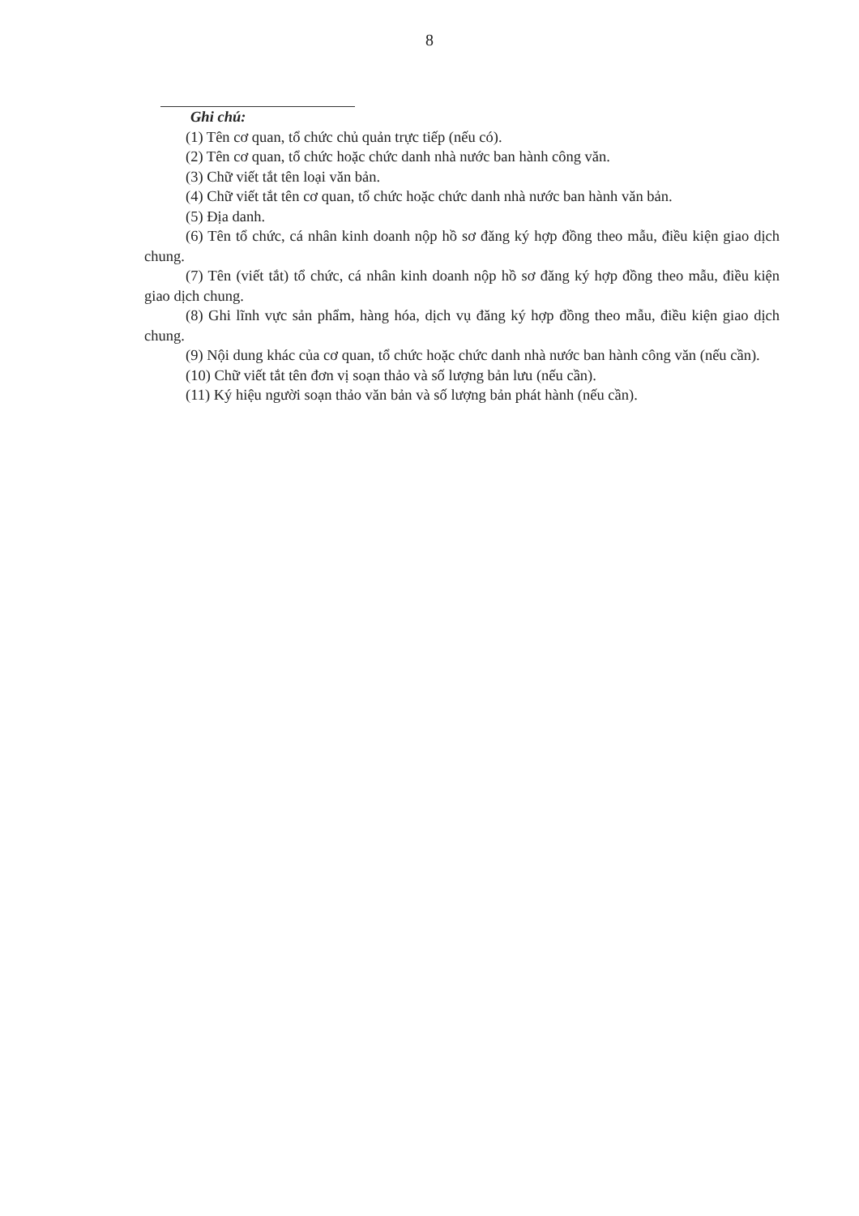8
Ghi chú:
(1) Tên cơ quan, tổ chức chủ quản trực tiếp (nếu có).
(2) Tên cơ quan, tổ chức hoặc chức danh nhà nước ban hành công văn.
(3) Chữ viết tắt tên loại văn bản.
(4) Chữ viết tắt tên cơ quan, tổ chức hoặc chức danh nhà nước ban hành văn bản.
(5) Địa danh.
(6) Tên tổ chức, cá nhân kinh doanh nộp hồ sơ đăng ký hợp đồng theo mẫu, điều kiện giao dịch chung.
(7) Tên (viết tắt) tổ chức, cá nhân kinh doanh nộp hồ sơ đăng ký hợp đồng theo mẫu, điều kiện giao dịch chung.
(8) Ghi lĩnh vực sản phẩm, hàng hóa, dịch vụ đăng ký hợp đồng theo mẫu, điều kiện giao dịch chung.
(9) Nội dung khác của cơ quan, tổ chức hoặc chức danh nhà nước ban hành công văn (nếu cần).
(10) Chữ viết tắt tên đơn vị soạn thảo và số lượng bản lưu (nếu cần).
(11) Ký hiệu người soạn thảo văn bản và số lượng bản phát hành (nếu cần).